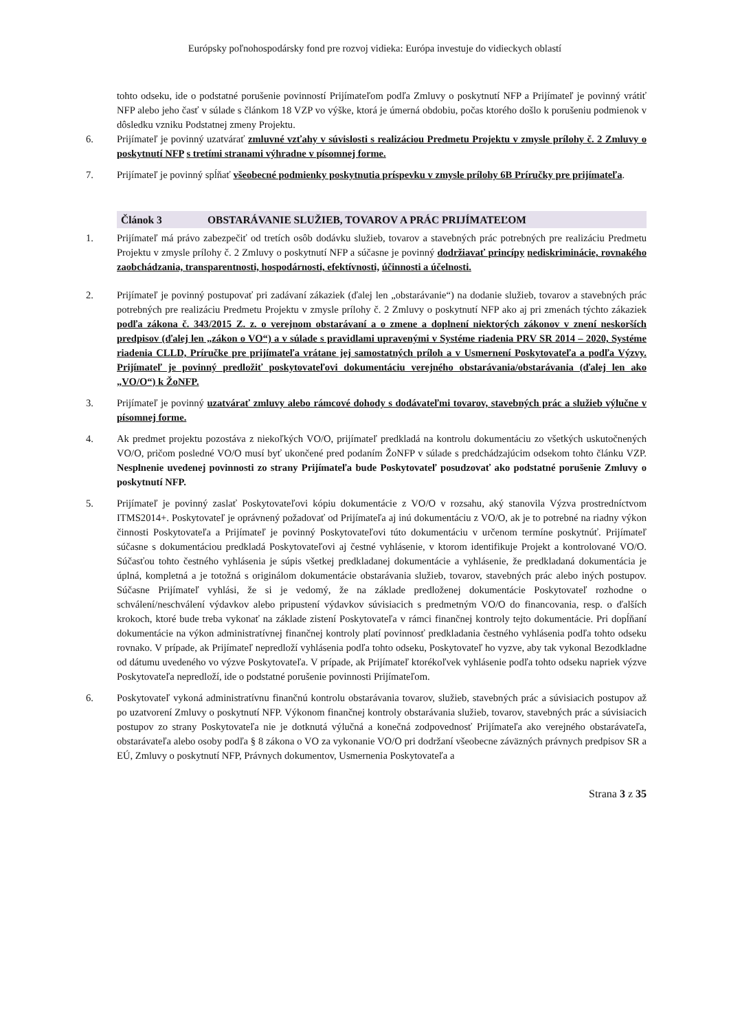Európsky poľnohospodársky fond pre rozvoj vidieka: Európa investuje do vidieckych oblastí
tohto odseku, ide o podstatné porušenie povinností Prijímateľom podľa Zmluvy o poskytnutí NFP a Prijímateľ je povinný vrátiť NFP alebo jeho časť v súlade s článkom 18 VZP vo výške, ktorá je úmerná obdobiu, počas ktorého došlo k porušeniu podmienok v dôsledku vzniku Podstatnej zmeny Projektu.
6. Prijímateľ je povinný uzatvárať zmluvné vzťahy v súvislosti s realizáciou Predmetu Projektu v zmysle prílohy č. 2 Zmluvy o poskytnutí NFP s tretími stranami výhradne v písomnej forme.
7. Prijímateľ je povinný spĺňať všeobecné podmienky poskytnutia príspevku v zmysle prílohy 6B Príručky pre prijímateľa.
Článok 3 OBSTARÁVANIE SLUŽIEB, TOVAROV A PRÁC PRIJÍMATEĽOM
1. Prijímateľ má právo zabezpečiť od tretích osôb dodávku služieb, tovarov a stavebných prác potrebných pre realizáciu Predmetu Projektu v zmysle prílohy č. 2 Zmluvy o poskytnutí NFP a súčasne je povinný dodržiavať princípy nediskriminácie, rovnakého zaobchádzania, transparentnosti, hospodárnosti, efektívnosti, účinnosti a účelnosti.
2. Prijímateľ je povinný postupovať pri zadávaní zákaziek (ďalej len „obstarávanie“) na dodanie služieb, tovarov a stavebných prác potrebných pre realizáciu Predmetu Projektu v zmysle prílohy č. 2 Zmluvy o poskytnutí NFP ako aj pri zmenách týchto zákaziek podľa zákona č. 343/2015 Z. z. o verejnom obstarávaní a o zmene a doplnení niektorých zákonov v znení neskorších predpisov (ďalej len „zákon o VO“) a v súlade s pravidlami upravenými v Systéme riadenia PRV SR 2014 – 2020, Systéme riadenia CLLD, Príručke pre prijímateľa vrátane jej samostatných príloh a v Usmernení Poskytovateľa a podľa Výzvy. Prijímateľ je povinný predložiť poskytovateľovi dokumentáciu verejného obstarávania/obstarávania (ďalej len ako „VO/O“) k ŽoNFP.
3. Prijímateľ je povinný uzatvárať zmluvy alebo rámcové dohody s dodávateľmi tovarov, stavebných prác a služieb výlučne v písomnej forme.
4. Ak predmet projektu pozostáva z niekoľkých VO/O, prijímateľ predkladá na kontrolu dokumentáciu zo všetkých uskutočnených VO/O, pričom posledné VO/O musí byť ukončené pred podaním ŽoNFP v súlade s predchádzajúcim odsekom tohto článku VZP. Nesplnenie uvedenej povinnosti zo strany Prijímateľa bude Poskytovateľ posudzovať ako podstatné porušenie Zmluvy o poskytnutí NFP.
5. Prijímateľ je povinný zaslať Poskytovateľovi kópiu dokumentácie z VO/O v rozsahu, aký stanovila Výzva prostredníctvom ITMS2014+. Poskytovateľ je oprávnený požadovať od Prijímateľa aj inú dokumentáciu z VO/O, ak je to potrebné na riadny výkon činnosti Poskytovateľa a Prijímateľ je povinný Poskytovateľovi túto dokumentáciu v určenom termíne poskytnúť. Prijímateľ súčasne s dokumentáciou predkladá Poskytovateľovi aj čestné vyhlásenie, v ktorom identifikuje Projekt a kontrolované VO/O. Súčasťou tohto čestného vyhlásenia je súpis všetkej predkladanej dokumentácie a vyhlásenie, že predkladaná dokumentácia je úplná, kompletná a je totožná s originálom dokumentácie obstarávania služieb, tovarov, stavebných prác alebo iných postupov. Súčasne Prijímateľ vyhlási, že si je vedomý, že na základe predloženej dokumentácie Poskytovateľ rozhodne o schválení/neschválení výdavkov alebo pripustení výdavkov súvisiacich s predmetným VO/O do financovania, resp. o ďalších krokoch, ktoré bude treba vykonať na základe zistení Poskytovateľa v rámci finančnej kontroly tejto dokumentácie. Pri dopĺňaní dokumentácie na výkon administratívnej finančnej kontroly platí povinnosť predkladania čestného vyhlásenia podľa tohto odseku rovnako. V prípade, ak Prijímateľ nepredloží vyhlásenia podľa tohto odseku, Poskytovateľ ho vyzve, aby tak vykonal Bezodkladne od dátumu uvedeného vo výzve Poskytovateľa. V prípade, ak Prijímateľ ktorékoľvek vyhlásenie podľa tohto odseku napriek výzve Poskytovateľa nepredloží, ide o podstatné porušenie povinnosti Prijímateľom.
6. Poskytovateľ vykoná administratívnu finančnú kontrolu obstarávania tovarov, služieb, stavebných prác a súvisiacich postupov až po uzatvorení Zmluvy o poskytnutí NFP. Výkonom finančnej kontroly obstarávania služieb, tovarov, stavebných prác a súvisiacich postupov zo strany Poskytovateľa nie je dotknutá výlučná a konečná zodpovednosť Prijímateľa ako verejného obstarávateľa, obstarávateľa alebo osoby podľa § 8 zákona o VO za vykonanie VO/O pri dodržaní všeobecne záväzných právnych predpisov SR a EÚ, Zmluvy o poskytnutí NFP, Právnych dokumentov, Usmernenia Poskytovateľa a
Strana 3 z 35